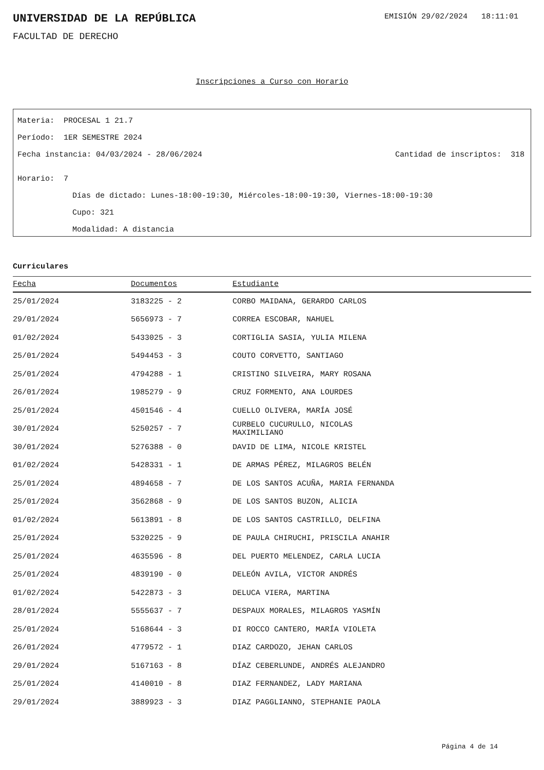UNIVERSIDAD DE LA REPÚBLICA
EMISIÓN 29/02/2024 18:11:01
FACULTAD DE DERECHO
Inscripciones a Curso con Horario
Materia: PROCESAL 1 21.7
Período: 1ER SEMESTRE 2024
Fecha instancia: 04/03/2024 - 28/06/2024
Cantidad de inscriptos: 318
Horario: 7
Días de dictado: Lunes-18:00-19:30, Miércoles-18:00-19:30, Viernes-18:00-19:30
Cupo: 321
Modalidad: A distancia
Curriculares
| Fecha | Documentos | Estudiante |
| --- | --- | --- |
| 25/01/2024 | 3183225 - 2 | CORBO MAIDANA, GERARDO CARLOS |
| 29/01/2024 | 5656973 - 7 | CORREA ESCOBAR, NAHUEL |
| 01/02/2024 | 5433025 - 3 | CORTIGLIA SASIA, YULIA MILENA |
| 25/01/2024 | 5494453 - 3 | COUTO CORVETTO, SANTIAGO |
| 25/01/2024 | 4794288 - 1 | CRISTINO SILVEIRA, MARY ROSANA |
| 26/01/2024 | 1985279 - 9 | CRUZ FORMENTO, ANA LOURDES |
| 25/01/2024 | 4501546 - 4 | CUELLO OLIVERA, MARÍA JOSÉ |
| 30/01/2024 | 5250257 - 7 | CURBELO CUCURULLO, NICOLAS MAXIMILIANO |
| 30/01/2024 | 5276388 - 0 | DAVID DE LIMA, NICOLE KRISTEL |
| 01/02/2024 | 5428331 - 1 | DE ARMAS PÉREZ, MILAGROS BELÉN |
| 25/01/2024 | 4894658 - 7 | DE LOS SANTOS ACUÑA, MARIA FERNANDA |
| 25/01/2024 | 3562868 - 9 | DE LOS SANTOS BUZON, ALICIA |
| 01/02/2024 | 5613891 - 8 | DE LOS SANTOS CASTRILLO, DELFINA |
| 25/01/2024 | 5320225 - 9 | DE PAULA CHIRUCHI, PRISCILA ANAHIR |
| 25/01/2024 | 4635596 - 8 | DEL PUERTO MELENDEZ, CARLA LUCIA |
| 25/01/2024 | 4839190 - 0 | DELEÓN AVILA, VICTOR ANDRÉS |
| 01/02/2024 | 5422873 - 3 | DELUCA VIERA, MARTINA |
| 28/01/2024 | 5555637 - 7 | DESPAUX MORALES, MILAGROS YASMÍN |
| 25/01/2024 | 5168644 - 3 | DI ROCCO CANTERO, MARÍA VIOLETA |
| 26/01/2024 | 4779572 - 1 | DIAZ CARDOZO, JEHAN CARLOS |
| 29/01/2024 | 5167163 - 8 | DÍAZ CEBERLUNDE, ANDRÉS ALEJANDRO |
| 25/01/2024 | 4140010 - 8 | DIAZ FERNANDEZ, LADY MARIANA |
| 29/01/2024 | 3889923 - 3 | DIAZ PAGGLIANNO, STEPHANIE PAOLA |
Página 4 de 14